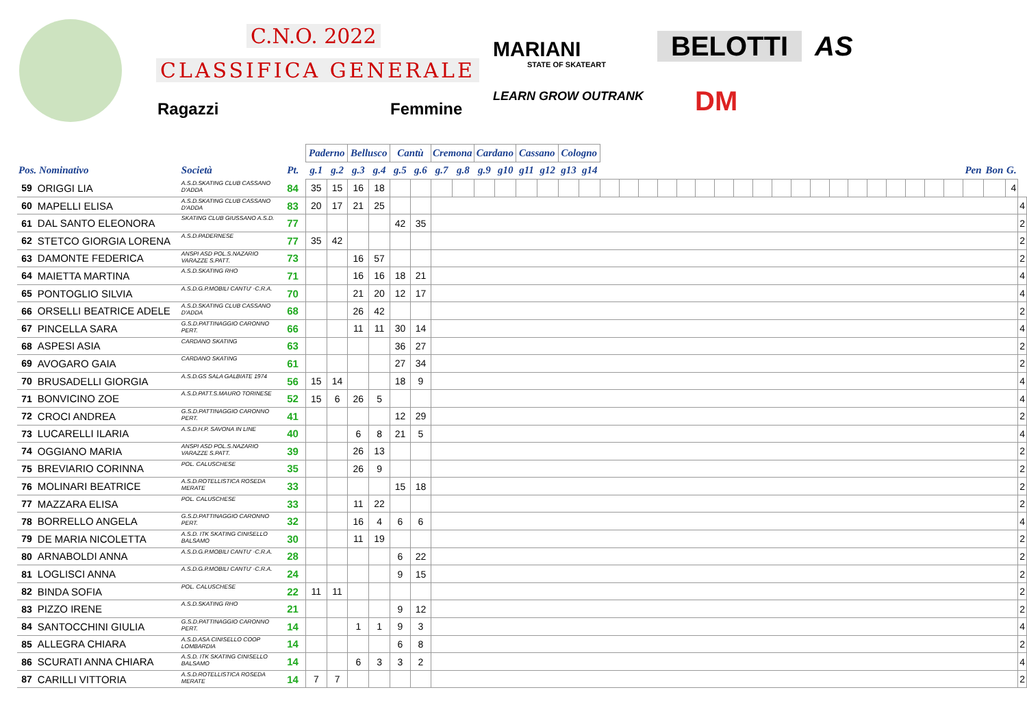C.N.O. 2022
CLASSIFICA GENERALE
Ragazzi Femmine
MARIANI
STATE OF SKATEART
LEARN GROW OUTRANK
BELOTTI AS
DM
| | | | | Paderno | | Bellusco | | Cantù | | Cremona | | Cardano | | Cassano | | Cologno | | | | | | | | | | | | | | | | | | | | | | | | |
| --- | --- | --- | --- | --- | --- | --- | --- | --- | --- | --- | --- | --- | --- | --- | --- | --- | --- | --- | --- | --- | --- | --- | --- | --- | --- | --- | --- | --- | --- | --- | --- | --- | --- | --- | --- | --- | --- | --- | --- | --- |
| Pos. Nominativo | | Società | Pt. | g.1 | g.2 | g.3 | g.4 | g.5 | g.6 | g.7 | g.8 | g.9 | g10 | g11 | g12 | g13 | g14 | | | | | | | | | | | | | | | | | | | | Pen | Bon | G. | |
| 59 | ORIGGI LIA | A.S.D.SKATING CLUB CASSANO D'ADDA | 84 | 35 | 15 | 16 | 18 | | | | | | | | | | | | | | | | | | | | | | | | | | | | | | | | 4 | |
| 60 | MAPELLI ELISA | A.S.D.SKATING CLUB CASSANO D'ADDA | 83 | 20 | 17 | 21 | 25 | | | | | | | | | | | | | | | | | | | | | | | | | | | | | | | | | 4 |
| 61 | DAL SANTO ELEONORA | SKATING CLUB GIUSSANO A.S.D. | 77 | | | | | 42 | 35 | | | | | | | | | | | | | | | | | | | | | | | | | | | | | | | 2 |
| 62 | STETCO GIORGIA LORENA | A.S.D.PADERNESE | 77 | 35 | 42 | | | | | | | | | | | | | | | | | | | | | | | | | | | | | | | | | | | 2 |
| 63 | DAMONTE FEDERICA | ANSPI ASD POL.S.NAZARIO VARAZZE S.PATT. | 73 | | | 16 | 57 | | | | | | | | | | | | | | | | | | | | | | | | | | | | | | | | | 2 |
| 64 | MAIETTA MARTINA | A.S.D.SKATING RHO | 71 | | | 16 | 16 | 18 | 21 | | | | | | | | | | | | | | | | | | | | | | | | | | | | | | | 4 |
| 65 | PONTOGLIO SILVIA | A.S.D.G.P.MOBILI CANTU' -C.R.A. | 70 | | | 21 | 20 | 12 | 17 | | | | | | | | | | | | | | | | | | | | | | | | | | | | | | | 4 |
| 66 | ORSELLI BEATRICE ADELE | A.S.D.SKATING CLUB CASSANO D'ADDA | 68 | | | 26 | 42 | | | | | | | | | | | | | | | | | | | | | | | | | | | | | | | | | 2 |
| 67 | PINCELLA SARA | G.S.D.PATTINAGGIO CARONNO PERT. | 66 | | | 11 | 11 | 30 | 14 | | | | | | | | | | | | | | | | | | | | | | | | | | | | | | | 4 |
| 68 | ASPESI ASIA | CARDANO SKATING | 63 | | | | | 36 | 27 | | | | | | | | | | | | | | | | | | | | | | | | | | | | | | | 2 |
| 69 | AVOGARO GAIA | CARDANO SKATING | 61 | | | | | 27 | 34 | | | | | | | | | | | | | | | | | | | | | | | | | | | | | | | 2 |
| 70 | BRUSADELLI GIORGIA | A.S.D.GS SALA GALBIATE 1974 | 56 | 15 | 14 | | | 18 | 9 | | | | | | | | | | | | | | | | | | | | | | | | | | | | | | | 4 |
| 71 | BONVICINO ZOE | A.S.D.PATT.S.MAURO TORINESE | 52 | 15 | 6 | 26 | 5 | | | | | | | | | | | | | | | | | | | | | | | | | | | | | | | | | 4 |
| 72 | CROCI ANDREA | G.S.D.PATTINAGGIO CARONNO PERT. | 41 | | | | | 12 | 29 | | | | | | | | | | | | | | | | | | | | | | | | | | | | | | | 2 |
| 73 | LUCARELLI ILARIA | A.S.D.H.P. SAVONA IN LINE | 40 | | | 6 | 8 | 21 | 5 | | | | | | | | | | | | | | | | | | | | | | | | | | | | | | | 4 |
| 74 | OGGIANO MARIA | ANSPI ASD POL.S.NAZARIO VARAZZE S.PATT. | 39 | | | 26 | 13 | | | | | | | | | | | | | | | | | | | | | | | | | | | | | | | | | 2 |
| 75 | BREVIARIO CORINNA | POL. CALUSCHESE | 35 | | | 26 | 9 | | | | | | | | | | | | | | | | | | | | | | | | | | | | | | | | | 2 |
| 76 | MOLINARI BEATRICE | A.S.D.ROTELLISTICA ROSEDA MERATE | 33 | | | | | 15 | 18 | | | | | | | | | | | | | | | | | | | | | | | | | | | | | | | 2 |
| 77 | MAZZARA ELISA | POL. CALUSCHESE | 33 | | | 11 | 22 | | | | | | | | | | | | | | | | | | | | | | | | | | | | | | | | | 2 |
| 78 | BORRELLO ANGELA | G.S.D.PATTINAGGIO CARONNO PERT. | 32 | | | 16 | 4 | 6 | 6 | | | | | | | | | | | | | | | | | | | | | | | | | | | | | | | 4 |
| 79 | DE MARIA NICOLETTA | A.S.D. ITK SKATING CINISELLO BALSAMO | 30 | | | 11 | 19 | | | | | | | | | | | | | | | | | | | | | | | | | | | | | | | | | 2 |
| 80 | ARNABOLDI ANNA | A.S.D.G.P.MOBILI CANTU' -C.R.A. | 28 | | | | | 6 | 22 | | | | | | | | | | | | | | | | | | | | | | | | | | | | | | | 2 |
| 81 | LOGLISCI ANNA | A.S.D.G.P.MOBILI CANTU' -C.R.A. | 24 | | | | | 9 | 15 | | | | | | | | | | | | | | | | | | | | | | | | | | | | | | | 2 |
| 82 | BINDA SOFIA | POL. CALUSCHESE | 22 | 11 | 11 | | | | | | | | | | | | | | | | | | | | | | | | | | | | | | | | | | | 2 |
| 83 | PIZZO IRENE | A.S.D.SKATING RHO | 21 | | | | | 9 | 12 | | | | | | | | | | | | | | | | | | | | | | | | | | | | | | | 2 |
| 84 | SANTOCCHINI GIULIA | G.S.D.PATTINAGGIO CARONNO PERT. | 14 | | | 1 | 1 | 9 | 3 | | | | | | | | | | | | | | | | | | | | | | | | | | | | | | | 4 |
| 85 | ALLEGRA CHIARA | A.S.D.ASA CINISELLO COOP LOMBARDIA | 14 | | | | | 6 | 8 | | | | | | | | | | | | | | | | | | | | | | | | | | | | | | | 2 |
| 86 | SCURATI ANNA CHIARA | A.S.D. ITK SKATING CINISELLO BALSAMO | 14 | | | 6 | 3 | 3 | 2 | | | | | | | | | | | | | | | | | | | | | | | | | | | | | | | 4 |
| 87 | CARILLI VITTORIA | A.S.D.ROTELLISTICA ROSEDA MERATE | 14 | 7 | 7 | | | | | | | | | | | | | | | | | | | | | | | | | | | | | | | | | | | 2 |